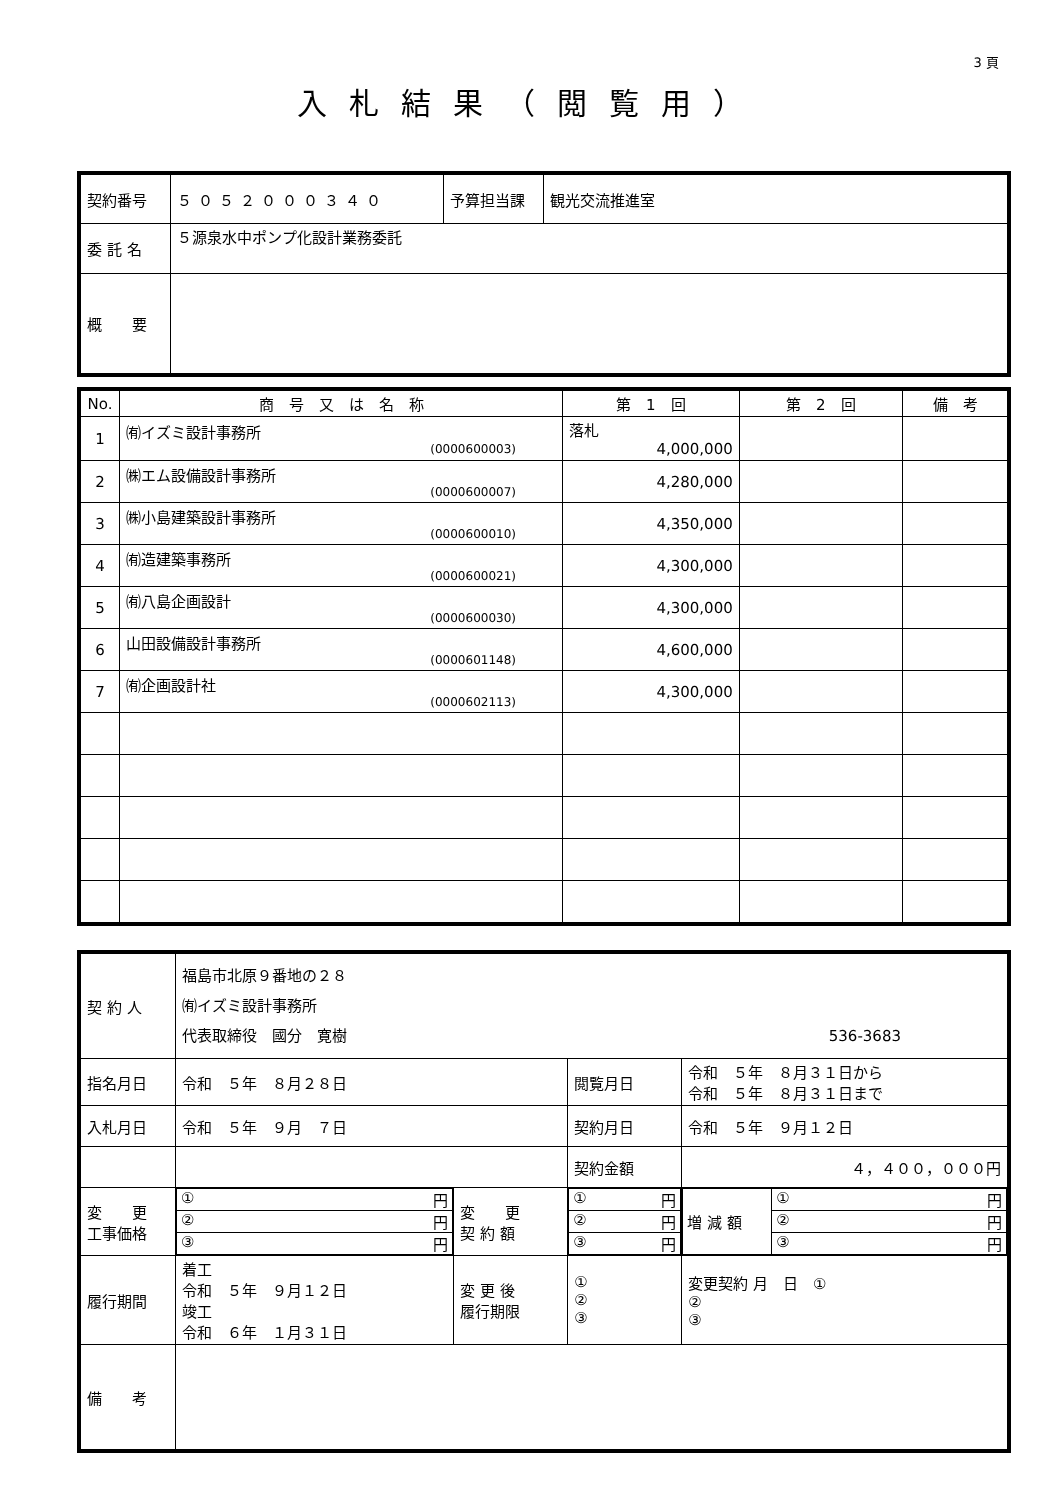3 頁
入札結果（閲覧用）
| 契約番号 | ５０５２０００３４０ | 予算担当課 | 観光交流推進室 |
| 委 託 名 | ５源泉水中ポンプ化設計業務委託 | | |
| 概 要 | | | |
| No. | 商 号 又 は 名 称 | 第 1 回 | 第 2 回 | 備 考 |
| --- | --- | --- | --- | --- |
| 1 | ㈲イズミ設計事務所 (0000600003) | 落札 4,000,000 | | |
| 2 | ㈱エム設備設計事務所 (0000600007) | 4,280,000 | | |
| 3 | ㈱小島建築設計事務所 (0000600010) | 4,350,000 | | |
| 4 | ㈲造建築事務所 (0000600021) | 4,300,000 | | |
| 5 | ㈲八島企画設計 (0000600030) | 4,300,000 | | |
| 6 | 山田設備設計事務所 (0000601148) | 4,600,000 | | |
| 7 | ㈲企画設計社 (0000602113) | 4,300,000 | | |
| 契 約 人 | 福島市北原９番地の２８ ㈲イズミ設計事務所 代表取締役 國分 寛樹 536-3683 | | | | |
| 指名月日 | 令和 ５年 ８月２８日 | | 閲覧月日 | 令和 ５年 ８月３１日から 令和 ５年 ８月３１日まで | |
| 入札月日 | 令和 ５年 ９月 ７日 | | 契約月日 | 令和 ５年 ９月１２日 | |
| | | | 契約金額 | ４，４００，０００円 | |
| 変 更 工事価格 | / ① 円 / / ② 円 / / ③ 円 / | 変 更 契 約 額 | / ① 円 / / ② 円 / / ③ 円 / | | / 増 減 額 / ① 円 / / / ② 円 / / / ③ 円 / |
| 履行期間 | 着工 令和 ５年 ９月１２日 竣工 令和 ６年 １月３１日 | 変 更 後 履行期限 | ① ② ③ | | 変更契約 月 日 ① ② ③ |
| 備 考 | | | | | |